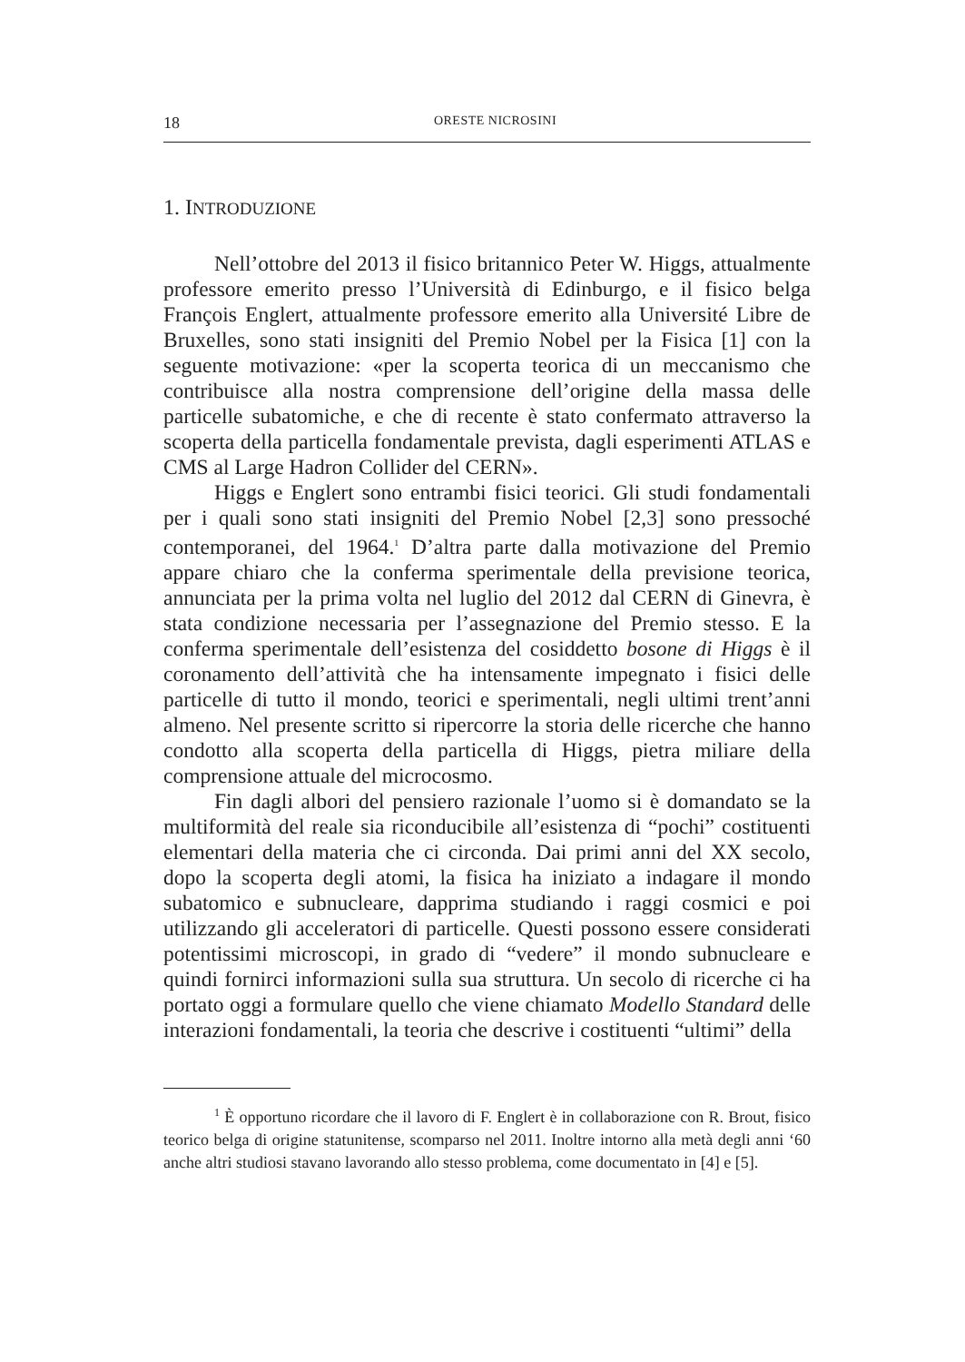18 ORESTE NICROSINI
1. INTRODUZIONE
Nell’ottobre del 2013 il fisico britannico Peter W. Higgs, attualmente professore emerito presso l’Università di Edinburgo, e il fisico belga François Englert, attualmente professore emerito alla Université Libre de Bruxelles, sono stati insigniti del Premio Nobel per la Fisica [1] con la seguente motivazione: «per la scoperta teorica di un meccanismo che contribuisce alla nostra comprensione dell’origine della massa delle particelle subatomiche, e che di recente è stato confermato attraverso la scoperta della particella fondamentale prevista, dagli esperimenti ATLAS e CMS al Large Hadron Collider del CERN».
Higgs e Englert sono entrambi fisici teorici. Gli studi fondamentali per i quali sono stati insigniti del Premio Nobel [2,3] sono pressoché contemporanei, del 1964.<sup>1</sup> D’altra parte dalla motivazione del Premio appare chiaro che la conferma sperimentale della previsione teorica, annunciata per la prima volta nel luglio del 2012 dal CERN di Ginevra, è stata condizione necessaria per l’assegnazione del Premio stesso. E la conferma sperimentale dell’esistenza del cosiddetto bosone di Higgs è il coronamento dell’attività che ha intensamente impegnato i fisici delle particelle di tutto il mondo, teorici e sperimentali, negli ultimi trent’anni almeno. Nel presente scritto si ripercorre la storia delle ricerche che hanno condotto alla scoperta della particella di Higgs, pietra miliare della comprensione attuale del microcosmo.
Fin dagli albori del pensiero razionale l’uomo si è domandato se la multiformità del reale sia riconducibile all’esistenza di “pochi” costituenti elementari della materia che ci circonda. Dai primi anni del XX secolo, dopo la scoperta degli atomi, la fisica ha iniziato a indagare il mondo subatomico e subnucleare, dapprima studiando i raggi cosmici e poi utilizzando gli acceleratori di particelle. Questi possono essere considerati potentissimi microscopi, in grado di “vedere” il mondo subnucleare e quindi fornirci informazioni sulla sua struttura. Un secolo di ricerche ci ha portato oggi a formulare quello che viene chiamato Modello Standard delle interazioni fondamentali, la teoria che descrive i costituenti “ultimi” della
<sup>1</sup> È opportuno ricordare che il lavoro di F. Englert è in collaborazione con R. Brout, fisico teorico belga di origine statunitense, scomparso nel 2011. Inoltre intorno alla metà degli anni ‘60 anche altri studiosi stavano lavorando allo stesso problema, come documentato in [4] e [5].